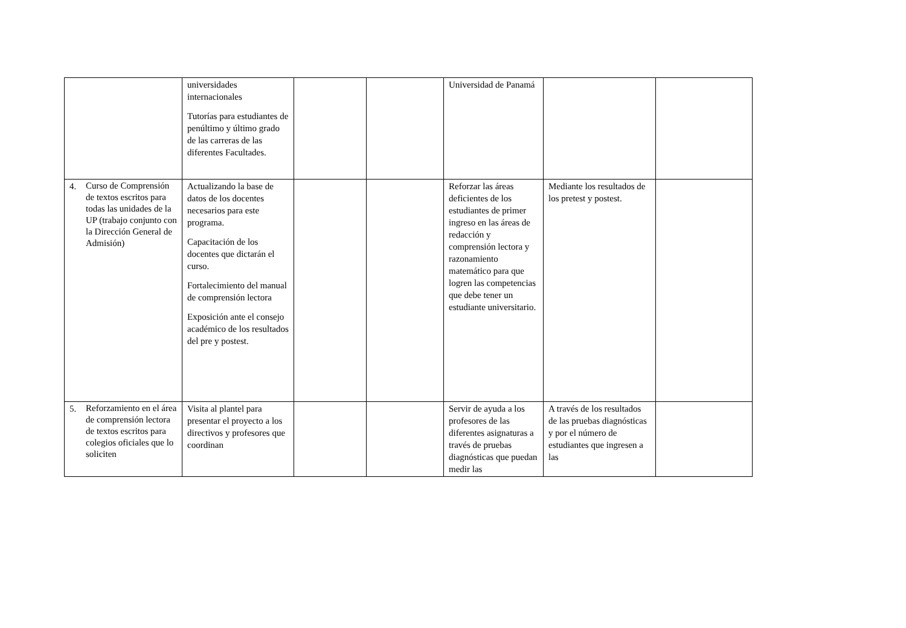| | universidades internacionales Tutorías para estudiantes de penúltimo y último grado de las carreras de las diferentes Facultades. | | | Universidad de Panamá | | |
| 4. Curso de Comprensión de textos escritos para todas las unidades de la UP (trabajo conjunto con la Dirección General de Admisión) | Actualizando la base de datos de los docentes necesarios para este programa. Capacitación de los docentes que dictarán el curso. Fortalecimiento del manual de comprensión lectora Exposición ante el consejo académico de los resultados del pre y postest. | | | Reforzar las áreas deficientes de los estudiantes de primer ingreso en las áreas de redacción y comprensión lectora y razonamiento matemático para que logren las competencias que debe tener un estudiante universitario. | Mediante los resultados de los pretest y postest. | |
| 5. Reforzamiento en el área de comprensión lectora de textos escritos para colegios oficiales que lo soliciten | Visita al plantel para presentar el proyecto a los directivos y profesores que coordinan | | | Servir de ayuda a los profesores de las diferentes asignaturas a través de pruebas diagnósticas que puedan medir las | A través de los resultados de las pruebas diagnósticas y por el número de estudiantes que ingresen a las | |